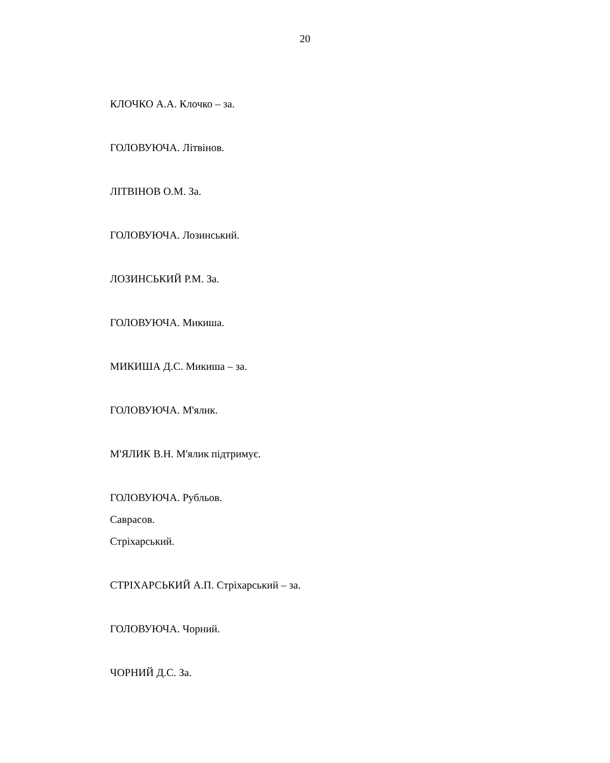20
КЛОЧКО А.А. Клочко – за.
ГОЛОВУЮЧА. Літвінов.
ЛІТВІНОВ О.М. За.
ГОЛОВУЮЧА. Лозинський.
ЛОЗИНСЬКИЙ Р.М. За.
ГОЛОВУЮЧА. Микиша.
МИКИША Д.С. Микиша – за.
ГОЛОВУЮЧА. М'ялик.
М'ЯЛИК В.Н. М'ялик підтримує.
ГОЛОВУЮЧА. Рубльов.
Саврасов.
Стріхарський.
СТРІХАРСЬКИЙ А.П. Стріхарський – за.
ГОЛОВУЮЧА. Чорний.
ЧОРНИЙ Д.С. За.